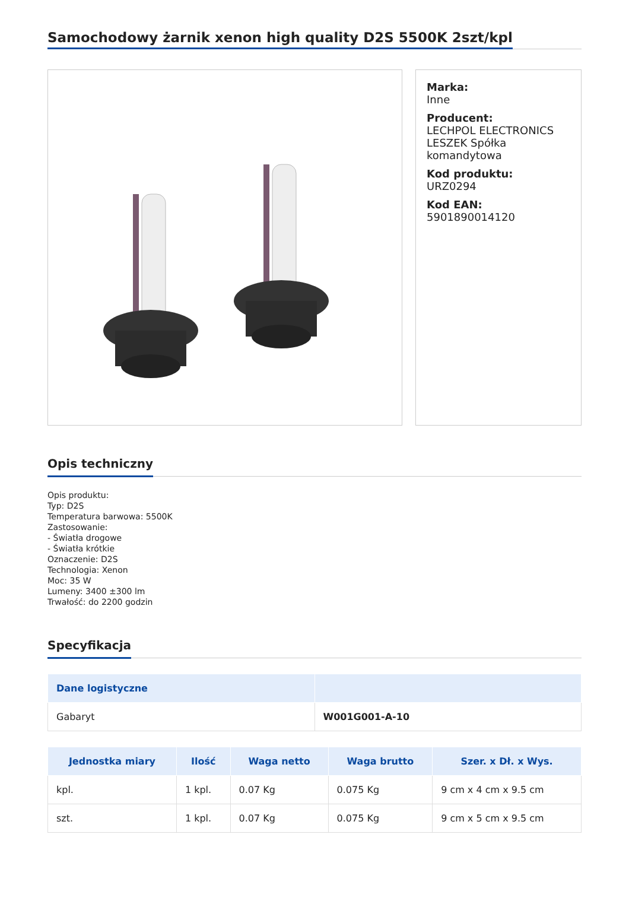Samochodowy żarnik xenon high quality D2S 5500K 2szt/kpl
Marka:
Inne
Producent:
LECHPOL ELECTRONICS LESZEK Spółka komandytowa
Kod produktu:
URZ0294
Kod EAN:
5901890014120
Opis techniczny
Opis produktu:
Typ: D2S
Temperatura barwowa: 5500K
Zastosowanie:
- Światła drogowe
- Światła krótkie
Oznaczenie: D2S
Technologia: Xenon
Moc: 35 W
Lumeny: 3400 ±300 lm
Trwałość: do 2200 godzin
Specyfikacja
| Dane logistyczne | |
| --- | --- |
| Gabaryt | W001G001-A-10 |
| Jednostka miary | Ilość | Waga netto | Waga brutto | Szer. x Dł. x Wys. |
| --- | --- | --- | --- | --- |
| kpl. | 1 kpl. | 0.07 Kg | 0.075 Kg | 9 cm x 4 cm x 9.5 cm |
| szt. | 1 kpl. | 0.07 Kg | 0.075 Kg | 9 cm x 5 cm x 9.5 cm |